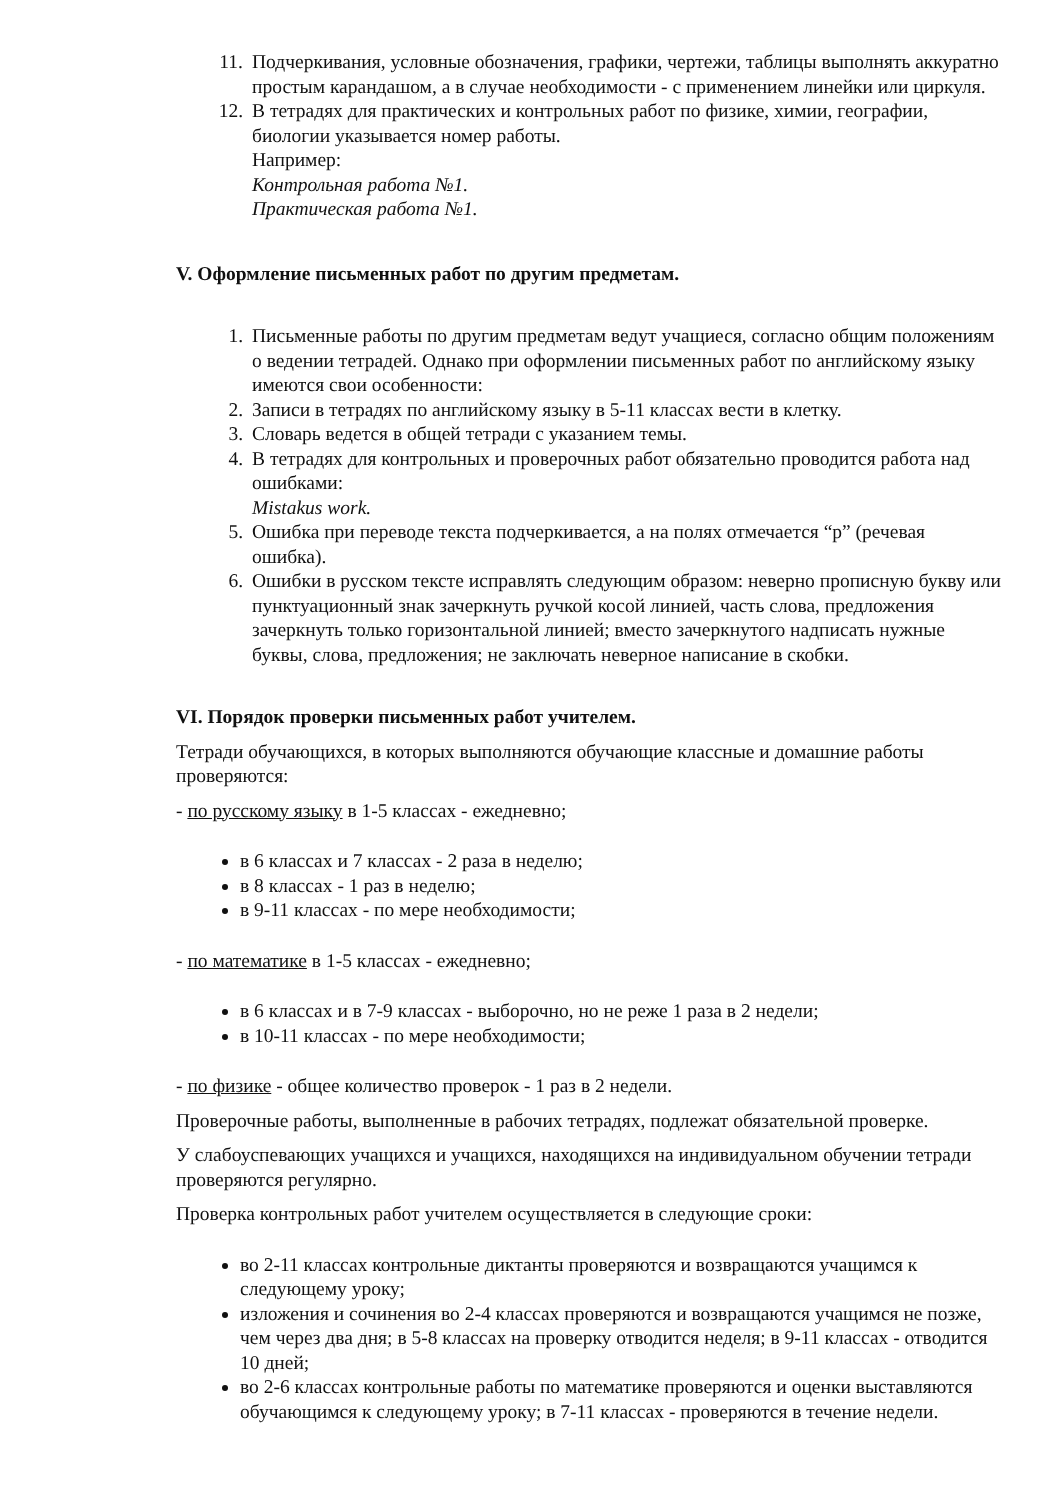11. Подчеркивания, условные обозначения, графики, чертежи, таблицы выполнять аккуратно простым карандашом, а в случае необходимости - с применением линейки или циркуля.
12. В тетрадях для практических и контрольных работ по физике, химии, географии, биологии указывается номер работы.
Например:
Контрольная работа №1.
Практическая работа №1.
V. Оформление письменных работ по другим предметам.
1. Письменные работы по другим предметам ведут учащиеся, согласно общим положениям о ведении тетрадей. Однако при оформлении письменных работ по английскому языку имеются свои особенности:
2. Записи в тетрадях по английскому языку в 5-11 классах вести в клетку.
3. Словарь ведется в общей тетради с указанием темы.
4. В тетрадях для контрольных и проверочных работ обязательно проводится работа над ошибками:
Mistakus work.
5. Ошибка при переводе текста подчеркивается, а на полях отмечается “р” (речевая ошибка).
6. Ошибки в русском тексте исправлять следующим образом: неверно прописную букву или пунктуационный знак зачеркнуть ручкой косой линией, часть слова, предложения зачеркнуть только горизонтальной линией; вместо зачеркнутого надписать нужные буквы, слова, предложения; не заключать неверное написание в скобки.
VI. Порядок проверки письменных работ учителем.
Тетради обучающихся, в которых выполняются обучающие классные и домашние работы проверяются:
- по русскому языку в 1-5 классах - ежедневно;
в 6 классах и 7 классах - 2 раза в неделю;
в 8 классах - 1 раз в неделю;
в 9-11 классах - по мере необходимости;
- по математике в 1-5 классах - ежедневно;
в 6 классах и в 7-9 классах - выборочно, но не реже 1 раза в 2 недели;
в 10-11 классах - по мере необходимости;
- по физике - общее количество проверок - 1 раз в 2 недели.
Проверочные работы, выполненные в рабочих тетрадях, подлежат обязательной проверке.
У слабоуспевающих учащихся и учащихся, находящихся на индивидуальном обучении тетради проверяются регулярно.
Проверка контрольных работ учителем осуществляется в следующие сроки:
во 2-11 классах контрольные диктанты проверяются и возвращаются учащимся к следующему уроку;
изложения и сочинения во 2-4 классах проверяются и возвращаются учащимся не позже, чем через два дня; в 5-8 классах на проверку отводится неделя; в 9-11 классах - отводится 10 дней;
во 2-6 классах контрольные работы по математике проверяются и оценки выставляются обучающимся к следующему уроку; в 7-11 классах - проверяются в течение недели.